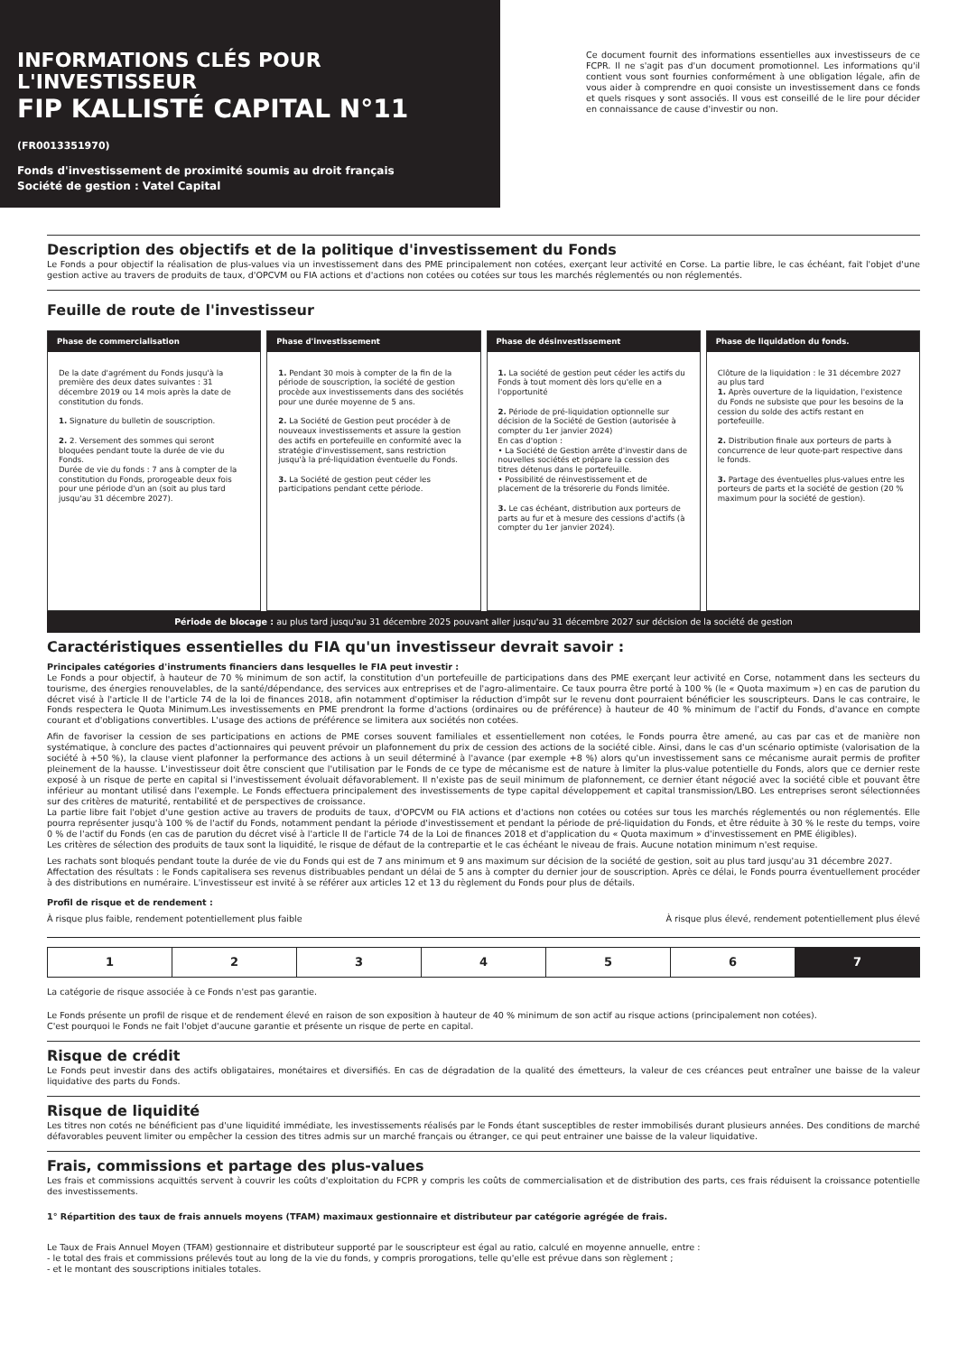INFORMATIONS CLÉS POUR L'INVESTISSEUR
FIP KALLISTÉ CAPITAL N°11 (FR0013351970)
Fonds d'investissement de proximité soumis au droit français
Société de gestion : Vatel Capital
Ce document fournit des informations essentielles aux investisseurs de ce FCPR. Il ne s'agit pas d'un document promotionnel. Les informations qu'il contient vous sont fournies conformément à une obligation légale, afin de vous aider à comprendre en quoi consiste un investissement dans ce fonds et quels risques y sont associés. Il vous est conseillé de le lire pour décider en connaissance de cause d'investir ou non.
Description des objectifs et de la politique d'investissement du Fonds
Le Fonds a pour objectif la réalisation de plus-values via un investissement dans des PME principalement non cotées, exerçant leur activité en Corse. La partie libre, le cas échéant, fait l'objet d'une gestion active au travers de produits de taux, d'OPCVM ou FIA actions et d'actions non cotées ou cotées sur tous les marchés réglementés ou non réglementés.
Feuille de route de l'investisseur
Phase de commercialisation
De la date d'agrément du Fonds jusqu'à la première des deux dates suivantes : 31 décembre 2019 ou 14 mois après la date de constitution du fonds.
1. Signature du bulletin de souscription.
2. 2. Versement des sommes qui seront bloquées pendant toute la durée de vie du Fonds.
Durée de vie du fonds : 7 ans à compter de la constitution du Fonds, prorogeable deux fois pour une période d'un an (soit au plus tard jusqu'au 31 décembre 2027).
Phase d'investissement
1. Pendant 30 mois à compter de la fin de la période de souscription, la société de gestion procède aux investissements dans des sociétés pour une durée moyenne de 5 ans.
2. La Société de Gestion peut procéder à de nouveaux investissements et assure la gestion des actifs en portefeuille en conformité avec la stratégie d'investissement, sans restriction jusqu'à la pré-liquidation éventuelle du Fonds.
3. La Société de gestion peut céder les participations pendant cette période.
Phase de désinvestissement
1. La société de gestion peut céder les actifs du Fonds à tout moment dès lors qu'elle en a l'opportunité
2. Période de pré-liquidation optionnelle sur décision de la Société de Gestion (autorisée à compter du 1er janvier 2024)
En cas d'option :
• La Société de Gestion arrête d'investir dans de nouvelles sociétés et prépare la cession des titres détenus dans le portefeuille.
• Possibilité de réinvestissement et de placement de la trésorerie du Fonds limitée.
3. Le cas échéant, distribution aux porteurs de parts au fur et à mesure des cessions d'actifs (à compter du 1er janvier 2024).
Phase de liquidation du fonds.
Clôture de la liquidation : le 31 décembre 2027 au plus tard
1. Après ouverture de la liquidation, l'existence du Fonds ne subsiste que pour les besoins de la cession du solde des actifs restant en portefeuille.
2. Distribution finale aux porteurs de parts à concurrence de leur quote-part respective dans le fonds.
3. Partage des éventuelles plus-values entre les porteurs de parts et la société de gestion (20 % maximum pour la société de gestion).
Période de blocage : au plus tard jusqu'au 31 décembre 2025 pouvant aller jusqu'au 31 décembre 2027 sur décision de la société de gestion
Caractéristiques essentielles du FIA qu'un investisseur devrait savoir :
Principales catégories d'instruments financiers dans lesquelles le FIA peut investir :
Le Fonds a pour objectif, à hauteur de 70 % minimum de son actif, la constitution d'un portefeuille de participations dans des PME exerçant leur activité en Corse, notamment dans les secteurs du tourisme, des énergies renouvelables, de la santé/dépendance, des services aux entreprises et de l'agro-alimentaire. Ce taux pourra être porté à 100 % (le « Quota maximum ») en cas de parution du décret visé à l'article II de l'article 74 de la loi de finances 2018, afin notamment d'optimiser la réduction d'impôt sur le revenu dont pourraient bénéficier les souscripteurs. Dans le cas contraire, le Fonds respectera le Quota Minimum.Les investissements en PME prendront la forme d'actions (ordinaires ou de préférence) à hauteur de 40 % minimum de l'actif du Fonds, d'avance en compte courant et d'obligations convertibles. L'usage des actions de préférence se limitera aux sociétés non cotées.
Afin de favoriser la cession de ses participations en actions de PME corses souvent familiales et essentiellement non cotées, le Fonds pourra être amené, au cas par cas et de manière non systématique, à conclure des pactes d'actionnaires qui peuvent prévoir un plafonnement du prix de cession des actions de la société cible. Ainsi, dans le cas d'un scénario optimiste (valorisation de la société à +50 %), la clause vient plafonner la performance des actions à un seuil déterminé à l'avance (par exemple +8 %) alors qu'un investissement sans ce mécanisme aurait permis de profiter pleinement de la hausse. L'investisseur doit être conscient que l'utilisation par le Fonds de ce type de mécanisme est de nature à limiter la plus-value potentielle du Fonds, alors que ce dernier reste exposé à un risque de perte en capital si l'investissement évoluait défavorablement. Il n'existe pas de seuil minimum de plafonnement, ce dernier étant négocié avec la société cible et pouvant être inférieur au montant utilisé dans l'exemple. Le Fonds effectuera principalement des investissements de type capital développement et capital transmission/LBO. Les entreprises seront sélectionnées sur des critères de maturité, rentabilité et de perspectives de croissance.
La partie libre fait l'objet d'une gestion active au travers de produits de taux, d'OPCVM ou FIA actions et d'actions non cotées ou cotées sur tous les marchés réglementés ou non réglementés. Elle pourra représenter jusqu'à 100 % de l'actif du Fonds, notamment pendant la période d'investissement et pendant la période de pré-liquidation du Fonds, et être réduite à 30 % le reste du temps, voire 0 % de l'actif du Fonds (en cas de parution du décret visé à l'article II de l'article 74 de la Loi de finances 2018 et d'application du « Quota maximum » d'investissement en PME éligibles).
Les critères de sélection des produits de taux sont la liquidité, le risque de défaut de la contrepartie et le cas échéant le niveau de frais. Aucune notation minimum n'est requise.
Les rachats sont bloqués pendant toute la durée de vie du Fonds qui est de 7 ans minimum et 9 ans maximum sur décision de la société de gestion, soit au plus tard jusqu'au 31 décembre 2027.
Affectation des résultats : le Fonds capitalisera ses revenus distribuables pendant un délai de 5 ans à compter du dernier jour de souscription. Après ce délai, le Fonds pourra éventuellement procéder à des distributions en numéraire. L'investisseur est invité à se référer aux articles 12 et 13 du règlement du Fonds pour plus de détails.
Profil de risque et de rendement :
À risque plus faible, rendement potentiellement plus faible À risque plus élevé, rendement potentiellement plus élevé
| 1 | 2 | 3 | 4 | 5 | 6 | 7 |
La catégorie de risque associée à ce Fonds n'est pas garantie.
Le Fonds présente un profil de risque et de rendement élevé en raison de son exposition à hauteur de 40 % minimum de son actif au risque actions (principalement non cotées).
C'est pourquoi le Fonds ne fait l'objet d'aucune garantie et présente un risque de perte en capital.
Risque de crédit
Le Fonds peut investir dans des actifs obligataires, monétaires et diversifiés. En cas de dégradation de la qualité des émetteurs, la valeur de ces créances peut entraîner une baisse de la valeur liquidative des parts du Fonds.
Risque de liquidité
Les titres non cotés ne bénéficient pas d'une liquidité immédiate, les investissements réalisés par le Fonds étant susceptibles de rester immobilisés durant plusieurs années. Des conditions de marché défavorables peuvent limiter ou empêcher la cession des titres admis sur un marché français ou étranger, ce qui peut entrainer une baisse de la valeur liquidative.
Frais, commissions et partage des plus-values
Les frais et commissions acquittés servent à couvrir les coûts d'exploitation du FCPR y compris les coûts de commercialisation et de distribution des parts, ces frais réduisent la croissance potentielle des investissements.
1° Répartition des taux de frais annuels moyens (TFAM) maximaux gestionnaire et distributeur par catégorie agrégée de frais.
Le Taux de Frais Annuel Moyen (TFAM) gestionnaire et distributeur supporté par le souscripteur est égal au ratio, calculé en moyenne annuelle, entre :
- le total des frais et commissions prélevés tout au long de la vie du fonds, y compris prorogations, telle qu'elle est prévue dans son règlement ;
- et le montant des souscriptions initiales totales.